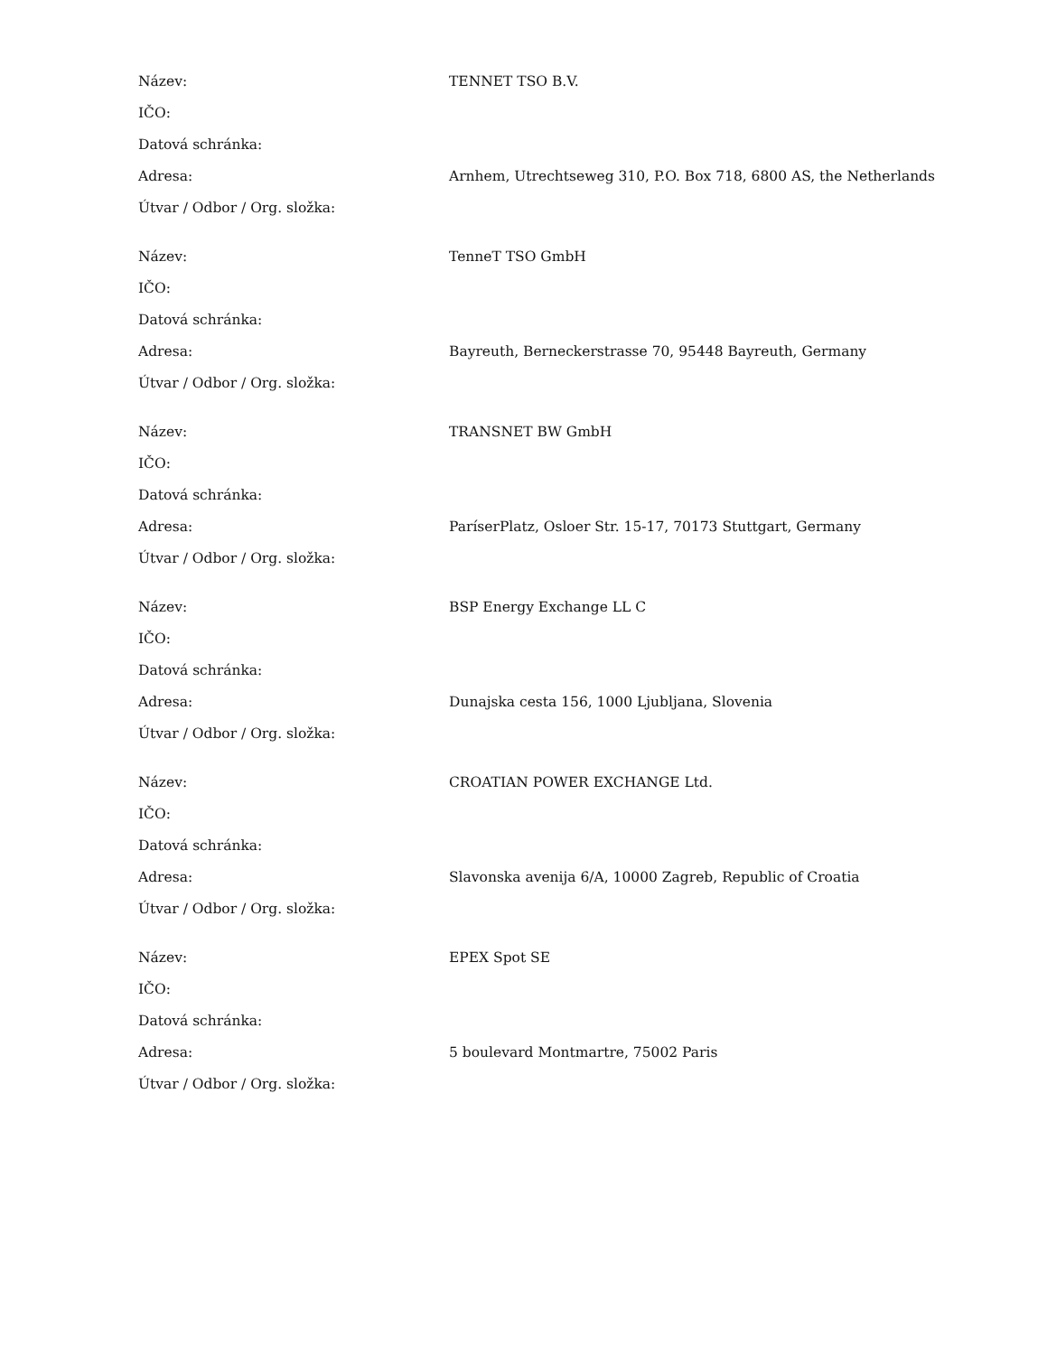| Název: | TENNET TSO B.V. |
| IČO: | |
| Datová schránka: | |
| Adresa: | Arnhem, Utrechtseweg 310, P.O. Box 718, 6800 AS, the Netherlands |
| Útvar / Odbor / Org. složka: | |
| Název: | TenneT TSO GmbH |
| IČO: | |
| Datová schránka: | |
| Adresa: | Bayreuth, Berneckerstrasse 70, 95448 Bayreuth, Germany |
| Útvar / Odbor / Org. složka: | |
| Název: | TRANSNET BW GmbH |
| IČO: | |
| Datová schránka: | |
| Adresa: | ParíserPlatz, Osloer Str. 15-17, 70173 Stuttgart, Germany |
| Útvar / Odbor / Org. složka: | |
| Název: | BSP Energy Exchange LL C |
| IČO: | |
| Datová schránka: | |
| Adresa: | Dunajska cesta 156, 1000 Ljubljana, Slovenia |
| Útvar / Odbor / Org. složka: | |
| Název: | CROATIAN POWER EXCHANGE Ltd. |
| IČO: | |
| Datová schránka: | |
| Adresa: | Slavonska avenija 6/A, 10000 Zagreb, Republic of Croatia |
| Útvar / Odbor / Org. složka: | |
| Název: | EPEX Spot SE |
| IČO: | |
| Datová schránka: | |
| Adresa: | 5 boulevard Montmartre, 75002 Paris |
| Útvar / Odbor / Org. složka: | |